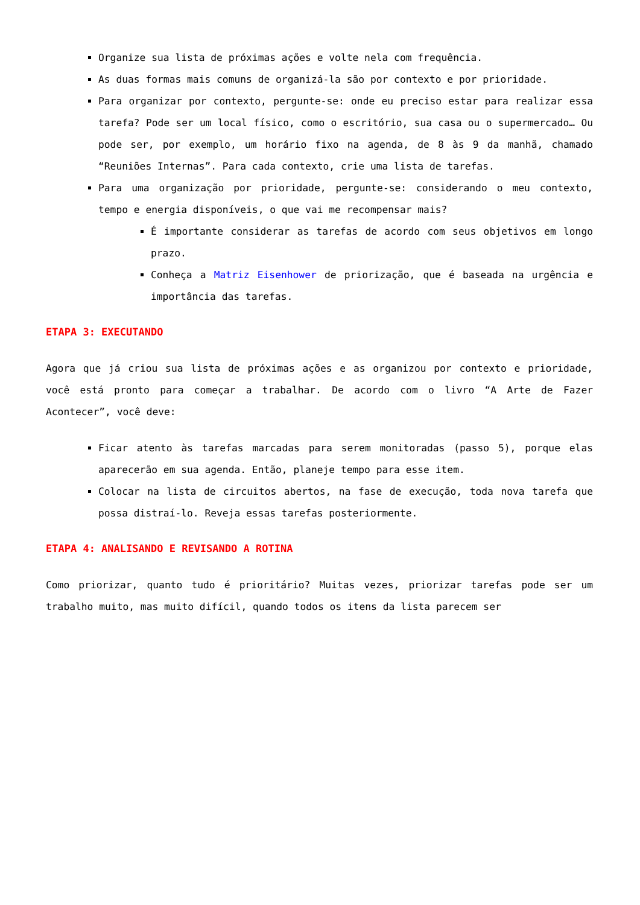Organize sua lista de próximas ações e volte nela com frequência.
As duas formas mais comuns de organizá-la são por contexto e por prioridade.
Para organizar por contexto, pergunte-se: onde eu preciso estar para realizar essa tarefa? Pode ser um local físico, como o escritório, sua casa ou o supermercado… Ou pode ser, por exemplo, um horário fixo na agenda, de 8 às 9 da manhã, chamado “Reuniões Internas”. Para cada contexto, crie uma lista de tarefas.
Para uma organização por prioridade, pergunte-se: considerando o meu contexto, tempo e energia disponíveis, o que vai me recompensar mais?
É importante considerar as tarefas de acordo com seus objetivos em longo prazo.
Conheça a Matriz Eisenhower de priorização, que é baseada na urgência e importância das tarefas.
ETAPA 3: EXECUTANDO
Agora que já criou sua lista de próximas ações e as organizou por contexto e prioridade, você está pronto para começar a trabalhar. De acordo com o livro “A Arte de Fazer Acontecer”, você deve:
Ficar atento às tarefas marcadas para serem monitoradas (passo 5), porque elas aparecerão em sua agenda. Então, planeje tempo para esse item.
Colocar na lista de circuitos abertos, na fase de execução, toda nova tarefa que possa distraí-lo. Reveja essas tarefas posteriormente.
ETAPA 4: ANALISANDO E REVISANDO A ROTINA
Como priorizar, quanto tudo é prioritário? Muitas vezes, priorizar tarefas pode ser um trabalho muito, mas muito difícil, quando todos os itens da lista parecem ser